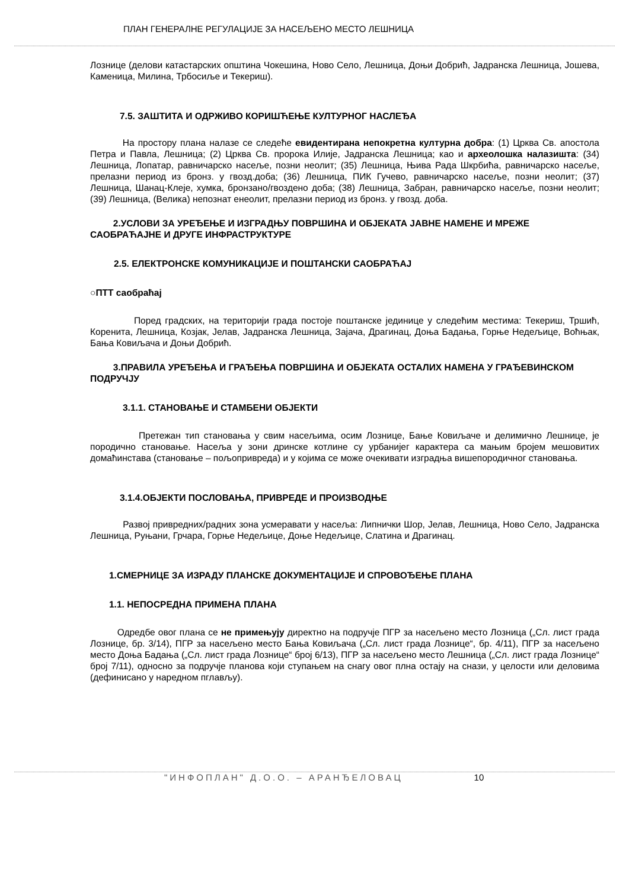ПЛАН ГЕНЕРАЛНЕ РЕГУЛАЦИЈЕ ЗА НАСЕЉЕНО МЕСТО ЛЕШНИЦА
Лознице (делови катастарских општина Чокешина, Ново Село, Лешница, Доњи Добрић, Јадранска Лешница, Јошева, Каменица, Милина, Трбосиље и Текериш).
7.5. ЗАШТИТА И ОДРЖИВО КОРИШЋЕЊЕ КУЛТУРНОГ НАСЛЕЂА
На простору плана налазе се следеће евидентирана непокретна културна добра: (1) Црква Св. апостола Петра и Павла, Лешница; (2) Црква Св. пророка Илије, Јадранска Лешница; као и археолошка налазишта: (34) Лешница, Лопатар, равничарско насеље, позни неолит; (35) Лешница, Њива Рада Шкрбића, равничарско насеље, прелазни период из бронз. у гвозд.доба; (36) Лешница, ПИК Гучево, равничарско насеље, позни неолит; (37) Лешница, Шанац-Клеје, хумка, бронзано/гвоздено доба; (38) Лешница, Забран, равничарско насеље, позни неолит; (39) Лешница, (Велика) непознат енеолит, прелазни период из бронз. у гвозд. доба.
2.УСЛОВИ ЗА УРЕЂЕЊЕ И ИЗГРАДЊУ ПОВРШИНА И ОБЈЕКАТА ЈАВНЕ НАМЕНЕ И МРЕЖЕ САОБРАЋАЈНЕ И ДРУГЕ ИНФРАСТРУКТУРЕ
2.5. ЕЛЕКТРОНСКЕ КОМУНИКАЦИЈЕ И ПОШТАНСКИ САОБРАЋАЈ
○ПТТ саобраћај
Поред градских, на територији града постоје поштанске јединице у следећим местима: Текериш, Тршић, Коренита, Лешница, Козјак, Јелав, Јадранска Лешница, Зајача, Драгинац, Доња Бадања, Горње Недељице, Воћњак, Бања Ковиљача и Доњи Добрић.
3.ПРАВИЛА УРЕЂЕЊА И ГРАЂЕЊА ПОВРШИНА И ОБЈЕКАТА ОСТАЛИХ НАМЕНА У ГРАЂЕВИНСКОМ ПОДРУЧЈУ
3.1.1. СТАНОВАЊЕ И СТАМБЕНИ ОБЈЕКТИ
Претежан тип становања у свим насељима, осим Лознице, Бање Ковиљаче и делимично Лешнице, је породично становање. Насеља у зони дринске котлине су урбанијег карактера са мањим бројем мешовитих домаћинстава (становање – пољопривреда) и у којима се може очекивати изградња вишепородичног становања.
3.1.4.ОБЈЕКТИ ПОСЛОВАЊА, ПРИВРЕДЕ И ПРОИЗВОДЊЕ
Развој привредних/радних зона усмеравати у насеља: Липнички Шор, Јелав, Лешница, Ново Село, Јадранска Лешница, Руњани, Грчара, Горње Недељице, Доње Недељице, Слатина и Драгинац.
1.СМЕРНИЦЕ ЗА ИЗРАДУ ПЛАНСКЕ ДОКУМЕНТАЦИЈЕ И СПРОВОЂЕЊЕ ПЛАНА
1.1. НЕПОСРЕДНА ПРИМЕНА ПЛАНА
Одредбе овог плана се не примењују директно на подручје ПГР за насељено место Лозница („Сл. лист града Лознице, бр. 3/14), ПГР за насељено место Бања Ковиљача („Сл. лист града Лознице“, бр. 4/11), ПГР за насељено место Доња Бадања („Сл. лист града Лознице“ број 6/13), ПГР за насељено место Лешница („Сл. лист града Лознице“ број 7/11), односно за подручје планова који ступањем на снагу овог плна остају на снази, у целости или деловима (дефинисано у наредном пглављу).
"ИНФОПЛАН" Д.О.О. – АРАНЂЕЛОВАЦ 10